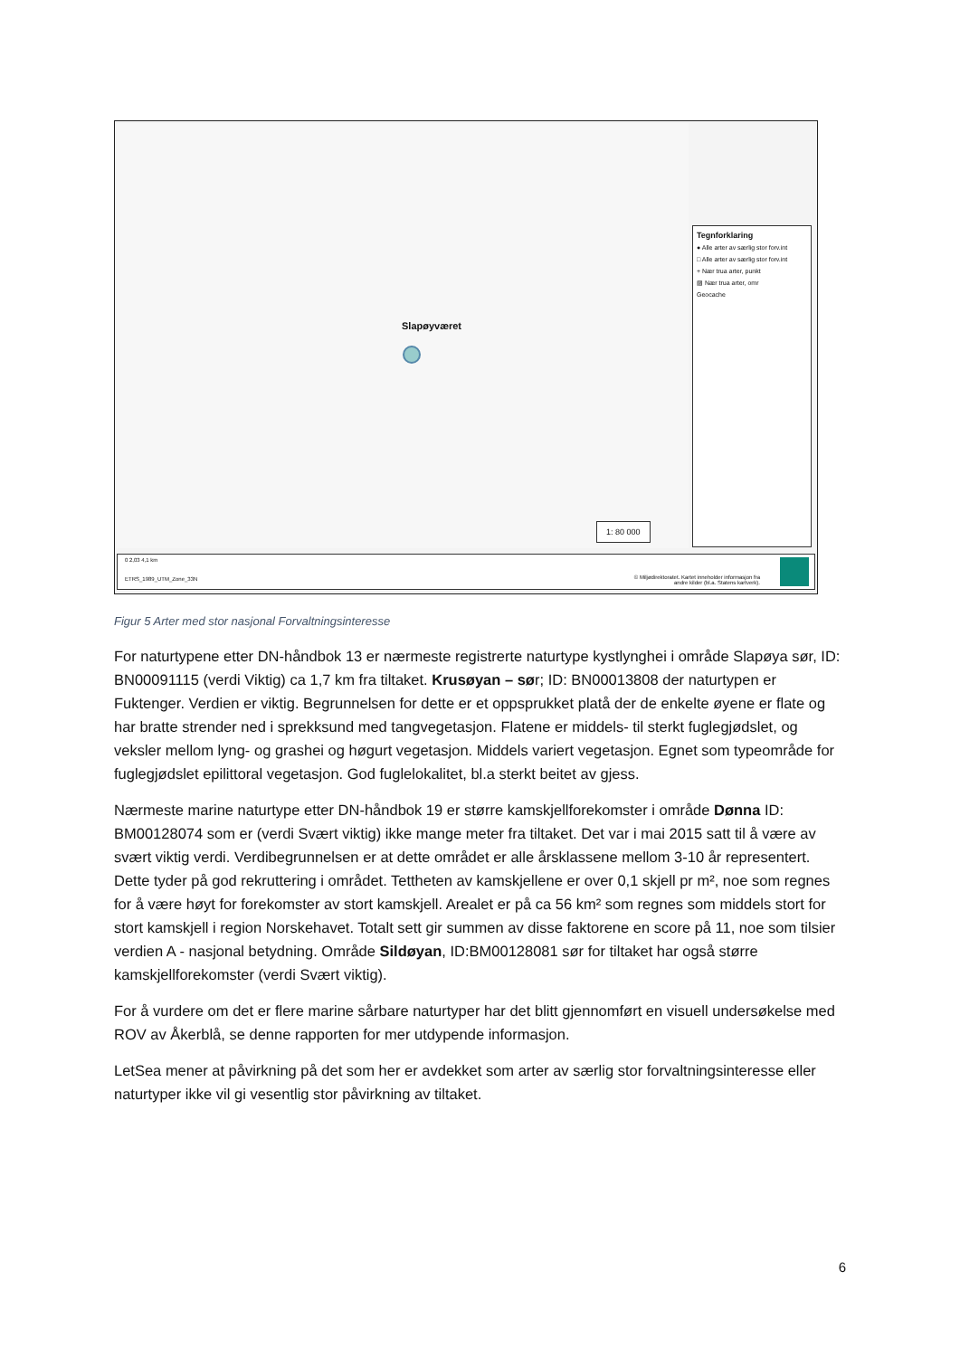Slapøyværet
1: 80 000
Tegnforklaring
● Alle arter av særlig stor forv.int
□ Alle arter av særlig stor forv.int
+ Nær trua arter, punkt
▨ Nær trua arter, omr
Geocache
0 2,03 4,1 km
ETRS_1989_UTM_Zone_33N © Miljødirektoratet. Kartet inneholder informasjon fra
andre kilder (bl.a. Statens kartverk).
Figur 5 Arter med stor nasjonal Forvaltningsinteresse
For naturtypene etter DN-håndbok 13 er nærmeste registrerte naturtype kystlynghei i område Slapøya sør, ID: BN00091115 (verdi Viktig) ca 1,7 km fra tiltaket. Krusøyan – sør; ID: BN00013808 der naturtypen er Fuktenger. Verdien er viktig. Begrunnelsen for dette er et oppsprukket platå der de enkelte øyene er flate og har bratte strender ned i sprekksund med tangvegetasjon. Flatene er middels- til sterkt fuglegjødslet, og veksler mellom lyng- og grashei og høgurt vegetasjon. Middels variert vegetasjon. Egnet som typeområde for fuglegjødslet epilittoral vegetasjon. God fuglelokalitet, bl.a sterkt beitet av gjess.
Nærmeste marine naturtype etter DN-håndbok 19 er større kamskjellforekomster i område Dønna ID: BM00128074 som er (verdi Svært viktig) ikke mange meter fra tiltaket. Det var i mai 2015 satt til å være av svært viktig verdi. Verdibegrunnelsen er at dette området er alle årsklassene mellom 3-10 år representert. Dette tyder på god rekruttering i området. Tettheten av kamskjellene er over 0,1 skjell pr m², noe som regnes for å være høyt for forekomster av stort kamskjell. Arealet er på ca 56 km² som regnes som middels stort for stort kamskjell i region Norskehavet. Totalt sett gir summen av disse faktorene en score på 11, noe som tilsier verdien A - nasjonal betydning. Område Sildøyan, ID:BM00128081 sør for tiltaket har også større kamskjellforekomster (verdi Svært viktig).
For å vurdere om det er flere marine sårbare naturtyper har det blitt gjennomført en visuell undersøkelse med ROV av Åkerblå, se denne rapporten for mer utdypende informasjon.
LetSea mener at påvirkning på det som her er avdekket som arter av særlig stor forvaltningsinteresse eller naturtyper ikke vil gi vesentlig stor påvirkning av tiltaket.
6